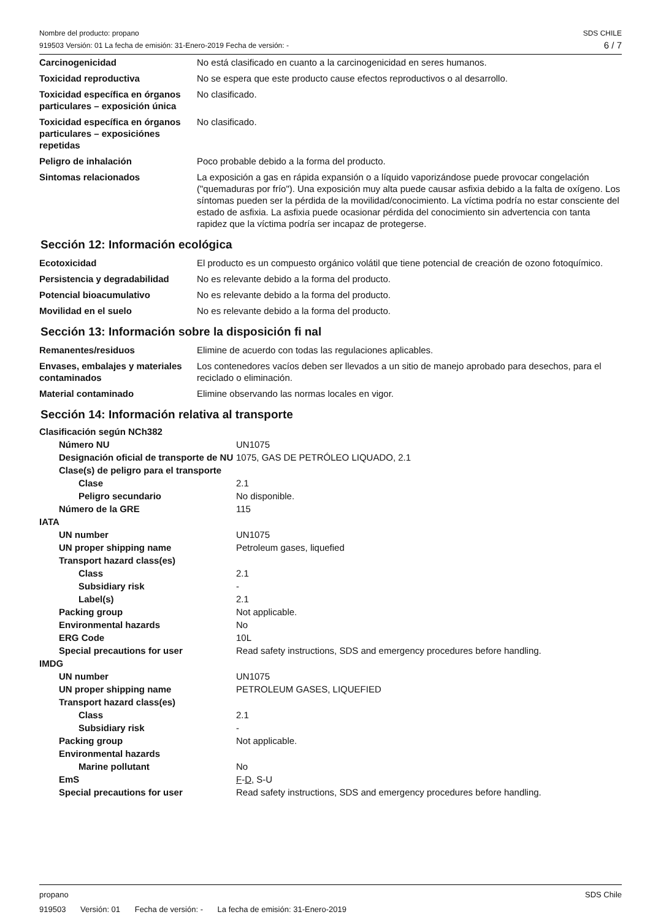Nombre del producto: propano
919503 Versión: 01 La fecha de emisión: 31-Enero-2019 Fecha de versión: -
SDS CHILE
6 / 7
| Carcinogenicidad | No está clasificado en cuanto a la carcinogenicidad en seres humanos. |
| Toxicidad reproductiva | No se espera que este producto cause efectos reproductivos o al desarrollo. |
| Toxicidad específica en órganos particulares – exposición única | No clasificado. |
| Toxicidad específica en órganos particulares – exposiciónes repetidas | No clasificado. |
| Peligro de inhalación | Poco probable debido a la forma del producto. |
| Sintomas relacionados | La exposición a gas en rápida expansión o a líquido vaporizándose puede provocar congelación ("quemaduras por frío"). Una exposición muy alta puede causar asfixia debido a la falta de oxígeno. Los síntomas pueden ser la pérdida de la movilidad/conocimiento. La víctima podría no estar consciente del estado de asfixia. La asfixia puede ocasionar pérdida del conocimiento sin advertencia con tanta rapidez que la víctima podría ser incapaz de protegerse. |
Sección 12: Información ecológica
| Ecotoxicidad | El producto es un compuesto orgánico volátil que tiene potencial de creación de ozono fotoquímico. |
| Persistencia y degradabilidad | No es relevante debido a la forma del producto. |
| Potencial bioacumulativo | No es relevante debido a la forma del producto. |
| Movilidad en el suelo | No es relevante debido a la forma del producto. |
Sección 13: Información sobre la disposición fi nal
| Remanentes/residuos | Elimine de acuerdo con todas las regulaciones aplicables. |
| Envases, embalajes y materiales contaminados | Los contenedores vacíos deben ser llevados a un sitio de manejo aprobado para desechos, para el reciclado o eliminación. |
| Material contaminado | Elimine observando las normas locales en vigor. |
Sección 14: Información relativa al transporte
| Clasificación según NCh382 | |
| Número NU | UN1075 |
| Designación oficial de transporte de NU | 1075, GAS DE PETRÓLEO LIQUADO, 2.1 |
| Clase(s) de peligro para el transporte | |
| Clase | 2.1 |
| Peligro secundario | No disponible. |
| Número de la GRE | 115 |
| IATA | |
| UN number | UN1075 |
| UN proper shipping name | Petroleum gases, liquefied |
| Transport hazard class(es) | |
| Class | 2.1 |
| Subsidiary risk | - |
| Label(s) | 2.1 |
| Packing group | Not applicable. |
| Environmental hazards | No |
| ERG Code | 10L |
| Special precautions for user | Read safety instructions, SDS and emergency procedures before handling. |
| IMDG | |
| UN number | UN1075 |
| UN proper shipping name | PETROLEUM GASES, LIQUEFIED |
| Transport hazard class(es) | |
| Class | 2.1 |
| Subsidiary risk | - |
| Packing group | Not applicable. |
| Environmental hazards | |
| Marine pollutant | No |
| EmS | F - D , S-U |
| Special precautions for user | Read safety instructions, SDS and emergency procedures before handling. |
propano SDS Chile
919503 Versión: 01 Fecha de versión: - La fecha de emisión: 31-Enero-2019